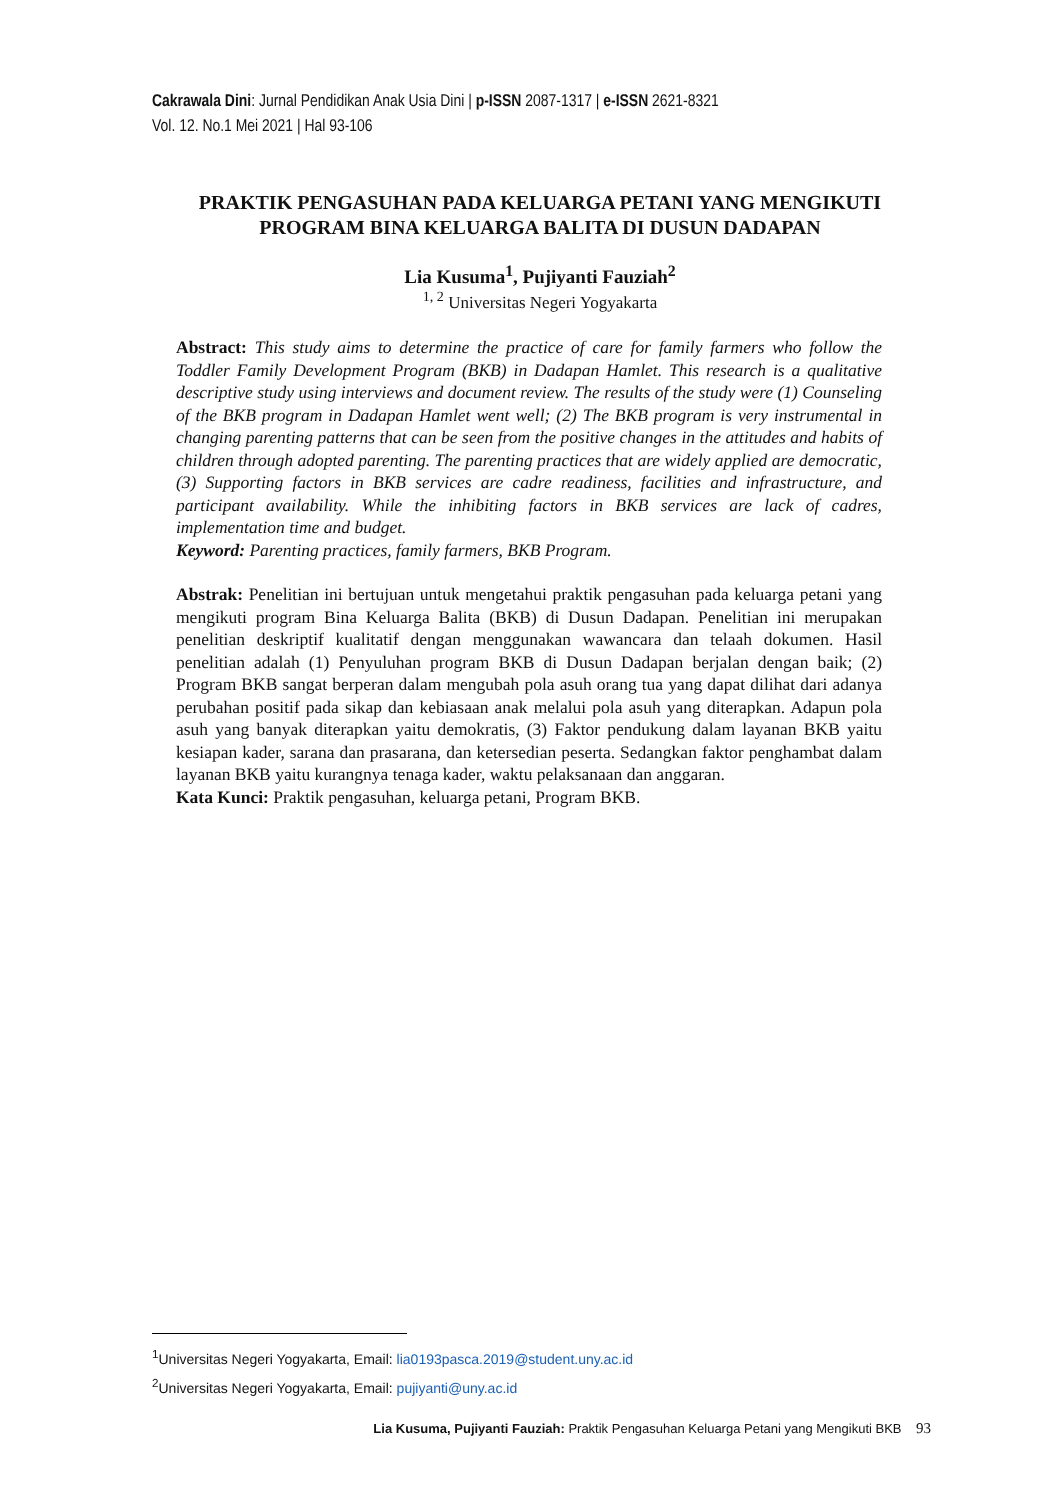Cakrawala Dini: Jurnal Pendidikan Anak Usia Dini | p-ISSN 2087-1317 | e-ISSN 2621-8321
Vol. 12. No.1 Mei 2021 | Hal 93-106
PRAKTIK PENGASUHAN PADA KELUARGA PETANI YANG MENGIKUTI PROGRAM BINA KELUARGA BALITA DI DUSUN DADAPAN
Lia Kusuma<sup>1</sup>, Pujiyanti Fauziah<sup>2</sup>
<sup>1, 2</sup> Universitas Negeri Yogyakarta
Abstract: This study aims to determine the practice of care for family farmers who follow the Toddler Family Development Program (BKB) in Dadapan Hamlet. This research is a qualitative descriptive study using interviews and document review. The results of the study were (1) Counseling of the BKB program in Dadapan Hamlet went well; (2) The BKB program is very instrumental in changing parenting patterns that can be seen from the positive changes in the attitudes and habits of children through adopted parenting. The parenting practices that are widely applied are democratic, (3) Supporting factors in BKB services are cadre readiness, facilities and infrastructure, and participant availability. While the inhibiting factors in BKB services are lack of cadres, implementation time and budget.
Keyword: Parenting practices, family farmers, BKB Program.
Abstrak: Penelitian ini bertujuan untuk mengetahui praktik pengasuhan pada keluarga petani yang mengikuti program Bina Keluarga Balita (BKB) di Dusun Dadapan. Penelitian ini merupakan penelitian deskriptif kualitatif dengan menggunakan wawancara dan telaah dokumen. Hasil penelitian adalah (1) Penyuluhan program BKB di Dusun Dadapan berjalan dengan baik; (2) Program BKB sangat berperan dalam mengubah pola asuh orang tua yang dapat dilihat dari adanya perubahan positif pada sikap dan kebiasaan anak melalui pola asuh yang diterapkan. Adapun pola asuh yang banyak diterapkan yaitu demokratis, (3) Faktor pendukung dalam layanan BKB yaitu kesiapan kader, sarana dan prasarana, dan ketersedian peserta. Sedangkan faktor penghambat dalam layanan BKB yaitu kurangnya tenaga kader, waktu pelaksanaan dan anggaran.
Kata Kunci: Praktik pengasuhan, keluarga petani, Program BKB.
<sup>1</sup> Universitas Negeri Yogyakarta, Email: lia0193pasca.2019@student.uny.ac.id
<sup>2</sup> Universitas Negeri Yogyakarta, Email: pujiyanti@uny.ac.id
Lia Kusuma, Pujiyanti Fauziah: Praktik Pengasuhan Keluarga Petani yang Mengikuti BKB 93